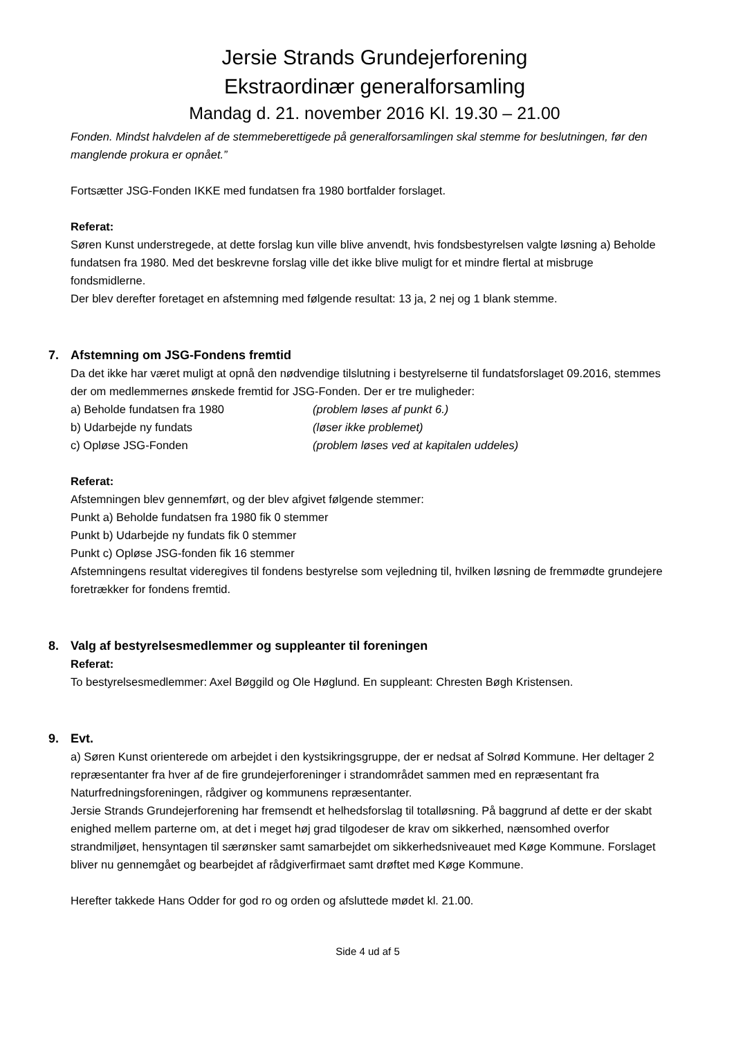Jersie Strands Grundejerforening
Ekstraordinær generalforsamling
Mandag d. 21. november 2016 Kl. 19.30 – 21.00
Fonden. Mindst halvdelen af de stemmeberettigede på generalforsamlingen skal stemme for beslutningen, før den manglende prokura er opnået.”
Fortsætter JSG-Fonden IKKE med fundatsen fra 1980 bortfalder forslaget.
Referat:
Søren Kunst understregede, at dette forslag kun ville blive anvendt, hvis fondsbestyrelsen valgte løsning a) Beholde fundatsen fra 1980. Med det beskrevne forslag ville det ikke blive muligt for et mindre flertal at misbruge fondsmidlerne.
Der blev derefter foretaget en afstemning med følgende resultat: 13 ja, 2 nej og 1 blank stemme.
7. Afstemning om JSG-Fondens fremtid
Da det ikke har været muligt at opnå den nødvendige tilslutning i bestyrelserne til fundatsforslaget 09.2016, stemmes der om medlemmernes ønskede fremtid for JSG-Fonden. Der er tre muligheder:
a) Beholde fundatsen fra 1980 (problem løses af punkt 6.)
b) Udarbejde ny fundats (løser ikke problemet)
c) Opløse JSG-Fonden (problem løses ved at kapitalen uddeles)
Referat:
Afstemningen blev gennemført, og der blev afgivet følgende stemmer:
Punkt a) Beholde fundatsen fra 1980 fik 0 stemmer
Punkt b) Udarbejde ny fundats fik 0 stemmer
Punkt c) Opløse JSG-fonden fik 16 stemmer
Afstemningens resultat videregives til fondens bestyrelse som vejledning til, hvilken løsning de fremmødte grundejere foretrækker for fondens fremtid.
8. Valg af bestyrelsesmedlemmer og suppleanter til foreningen
Referat:
To bestyrelsesmedlemmer: Axel Bøggild og Ole Høglund. En suppleant: Chresten Bøgh Kristensen.
9. Evt.
a) Søren Kunst orienterede om arbejdet i den kystsikringsgruppe, der er nedsat af Solrød Kommune. Her deltager 2 repræsentanter fra hver af de fire grundejerforeninger i strandområdet sammen med en repræsentant fra Naturfredningsforeningen, rådgiver og kommunens repræsentanter.
Jersie Strands Grundejerforening har fremsendt et helhedsforslag til totalløsning. På baggrund af dette er der skabt enighed mellem parterne om, at det i meget høj grad tilgodeser de krav om sikkerhed, nænsomhed overfor strandmiljøet, hensyntagen til særønsker samt samarbejdet om sikkerhedsniveauet med Køge Kommune. Forslaget bliver nu gennemgået og bearbejdet af rådgiverfirmaet samt drøftet med Køge Kommune.
Herefter takkede Hans Odder for god ro og orden og afsluttede mødet kl. 21.00.
Side 4 ud af 5